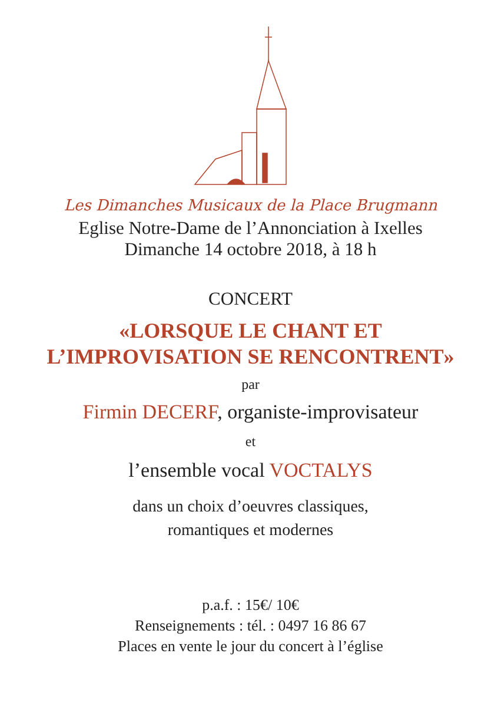Les Dimanches Musicaux de la Place Brugmann
Eglise Notre-Dame de l’Annonciation à Ixelles
Dimanche 14 octobre 2018, à 18 h
CONCERT
«LORSQUE LE CHANT ET
L’IMPROVISATION SE RENCONTRENT»
par
Firmin DECERF, organiste-improvisateur
et
l’ensemble vocal VOCTALYS
dans un choix d’oeuvres classiques,
romantiques et modernes
p.a.f. : 15€/ 10€
Renseignements : tél. : 0497 16 86 67
Places en vente le jour du concert à l’église